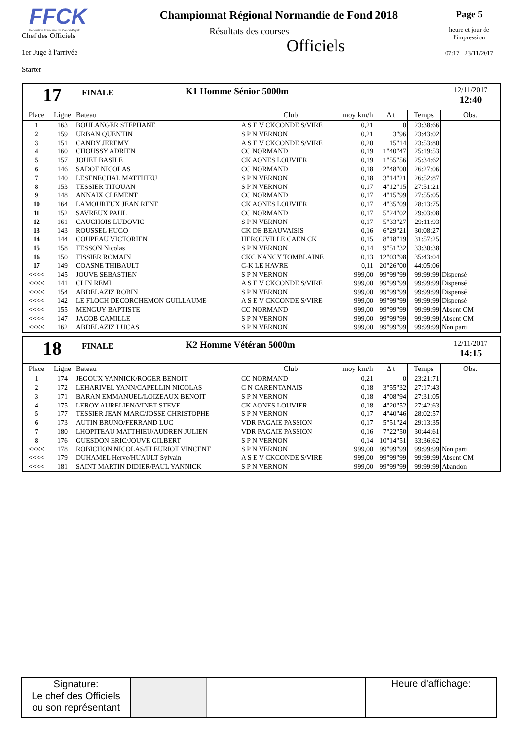FFCK
Fédération Française de Canoë-Kayak
Chef des Officiels
1er Juge à l'arrivée
Starter
Championnat Régional Normandie de Fond 2018
Résultats des courses
Officiels
Page 5
heure et jour de
l'impression
07:17 23/11/2017
17
FINALE
K1 Homme Sénior 5000m
12/11/2017
12:40
| Place | Ligne | Bateau | Club | moy km/h | Δ t | Temps | Obs. |
| --- | --- | --- | --- | --- | --- | --- | --- |
| 1 | 163 | BOULANGER STEPHANE | A S E V CKCONDE S/VIRE | 0,21 | 0 | 23:38:66 | |
| 2 | 159 | URBAN QUENTIN | S P N VERNON | 0,21 | 3"96 | 23:43:02 | |
| 3 | 151 | CANDY JEREMY | A S E V CKCONDE S/VIRE | 0,20 | 15"14 | 23:53:80 | |
| 4 | 160 | CHOUSSY ADRIEN | CC NORMAND | 0,19 | 1"40"47 | 25:19:53 | |
| 5 | 157 | JOUET BASILE | CK AONES LOUVIER | 0,19 | 1"55"56 | 25:34:62 | |
| 6 | 146 | SADOT NICOLAS | CC NORMAND | 0,18 | 2"48"00 | 26:27:06 | |
| 7 | 140 | LESENECHAL MATTHIEU | S P N VERNON | 0,18 | 3"14"21 | 26:52:87 | |
| 8 | 153 | TESSIER TITOUAN | S P N VERNON | 0,17 | 4"12"15 | 27:51:21 | |
| 9 | 148 | ANNAIX CLEMENT | CC NORMAND | 0,17 | 4"15"99 | 27:55:05 | |
| 10 | 164 | LAMOUREUX JEAN RENE | CK AONES LOUVIER | 0,17 | 4"35"09 | 28:13:75 | |
| 11 | 152 | SAVREUX PAUL | CC NORMAND | 0,17 | 5"24"02 | 29:03:08 | |
| 12 | 161 | CAUCHOIS LUDOVIC | S P N VERNON | 0,17 | 5"33"27 | 29:11:93 | |
| 13 | 143 | ROUSSEL HUGO | CK DE BEAUVAISIS | 0,16 | 6"29"21 | 30:08:27 | |
| 14 | 144 | COUPEAU VICTORIEN | HEROUVILLE CAEN CK | 0,15 | 8"18"19 | 31:57:25 | |
| 15 | 158 | TESSON Nicolas | S P N VERNON | 0,14 | 9"51"32 | 33:30:38 | |
| 16 | 150 | TISSIER ROMAIN | CKC NANCY TOMBLAINE | 0,13 | 12"03"98 | 35:43:04 | |
| 17 | 149 | COASNE THIBAULT | C-K LE HAVRE | 0,11 | 20"26"00 | 44:05:06 | |
| <<<< | 145 | JOUVE SEBASTIEN | S P N VERNON | 999,00 | 99"99"99 | 99:99:99 | Dispensé |
| <<<< | 141 | CLIN REMI | A S E V CKCONDE S/VIRE | 999,00 | 99"99"99 | 99:99:99 | Dispensé |
| <<<< | 154 | ABDELAZIZ ROBIN | S P N VERNON | 999,00 | 99"99"99 | 99:99:99 | Dispensé |
| <<<< | 142 | LE FLOCH DECORCHEMON GUILLAUME | A S E V CKCONDE S/VIRE | 999,00 | 99"99"99 | 99:99:99 | Dispensé |
| <<<< | 155 | MENGUY BAPTISTE | CC NORMAND | 999,00 | 99"99"99 | 99:99:99 | Absent CM |
| <<<< | 147 | JACOB CAMILLE | S P N VERNON | 999,00 | 99"99"99 | 99:99:99 | Absent CM |
| <<<< | 162 | ABDELAZIZ LUCAS | S P N VERNON | 999,00 | 99"99"99 | 99:99:99 | Non parti |
18
FINALE
K2 Homme Vétéran 5000m
12/11/2017
14:15
| Place | Ligne | Bateau | Club | moy km/h | Δ t | Temps | Obs. |
| --- | --- | --- | --- | --- | --- | --- | --- |
| 1 | 174 | JEGOUX YANNICK/ROGER BENOIT | CC NORMAND | 0,21 | 0 | 23:21:71 | |
| 2 | 172 | LEHARIVEL YANN/CAPELLIN NICOLAS | C N CARENTANAIS | 0,18 | 3"55"32 | 27:17:43 | |
| 3 | 171 | BARAN EMMANUEL/LOIZEAUX BENOIT | S P N VERNON | 0,18 | 4"08"94 | 27:31:05 | |
| 4 | 175 | LEROY AURELIEN/VINET STEVE | CK AONES LOUVIER | 0,18 | 4"20"52 | 27:42:63 | |
| 5 | 177 | TESSIER JEAN MARC/JOSSE CHRISTOPHE | S P N VERNON | 0,17 | 4"40"46 | 28:02:57 | |
| 6 | 173 | AUTIN BRUNO/FERRAND LUC | VDR PAGAIE PASSION | 0,17 | 5"51"24 | 29:13:35 | |
| 7 | 180 | LHOPITEAU MATTHIEU/AUDREN JULIEN | VDR PAGAIE PASSION | 0,16 | 7"22"50 | 30:44:61 | |
| 8 | 176 | GUESDON ERIC/JOUVE GILBERT | S P N VERNON | 0,14 | 10"14"51 | 33:36:62 | |
| <<<< | 178 | ROBICHON NICOLAS/FLEURIOT VINCENT | S P N VERNON | 999,00 | 99"99"99 | 99:99:99 | Non parti |
| <<<< | 179 | DUHAMEL Herve/HUAULT Sylvain | A S E V CKCONDE S/VIRE | 999,00 | 99"99"99 | 99:99:99 | Absent CM |
| <<<< | 181 | SAINT MARTIN DIDIER/PAUL YANNICK | S P N VERNON | 999,00 | 99"99"99 | 99:99:99 | Abandon |
Signature:
Le chef des Officiels
ou son représentant
Heure d'affichage: